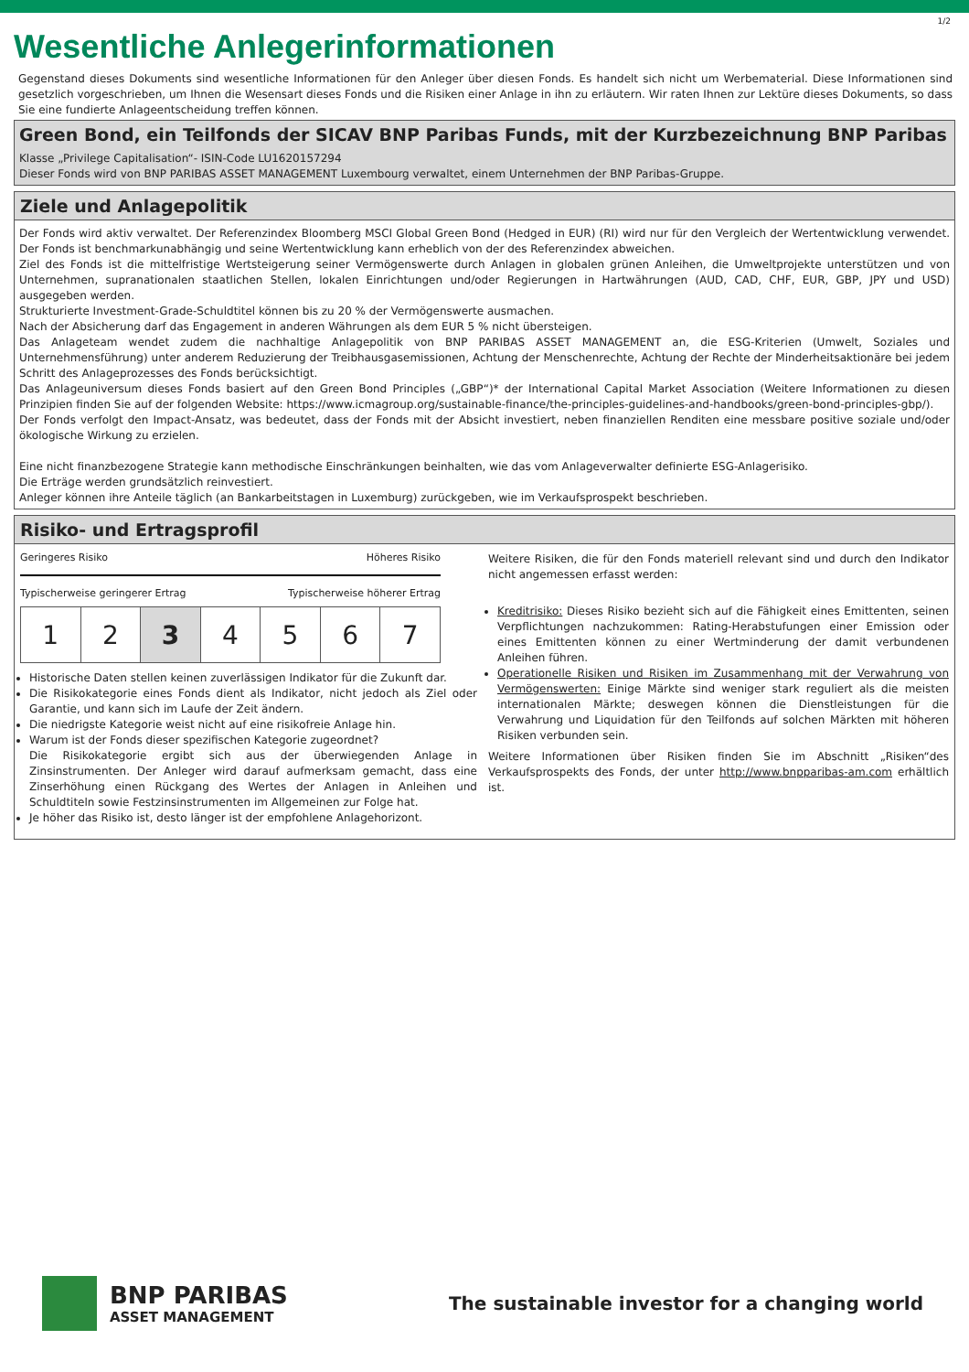1/2
Wesentliche Anlegerinformationen
Gegenstand dieses Dokuments sind wesentliche Informationen für den Anleger über diesen Fonds. Es handelt sich nicht um Werbematerial. Diese Informationen sind gesetzlich vorgeschrieben, um Ihnen die Wesensart dieses Fonds und die Risiken einer Anlage in ihn zu erläutern. Wir raten Ihnen zur Lektüre dieses Dokuments, so dass Sie eine fundierte Anlageentscheidung treffen können.
Green Bond, ein Teilfonds der SICAV BNP Paribas Funds, mit der Kurzbezeichnung BNP Paribas
Klasse „Privilege Capitalisation“- ISIN-Code LU1620157294
Dieser Fonds wird von BNP PARIBAS ASSET MANAGEMENT Luxembourg verwaltet, einem Unternehmen der BNP Paribas-Gruppe.
Ziele und Anlagepolitik
Der Fonds wird aktiv verwaltet. Der Referenzindex Bloomberg MSCI Global Green Bond (Hedged in EUR) (RI) wird nur für den Vergleich der Wertentwicklung verwendet. Der Fonds ist benchmarkunabhängig und seine Wertentwicklung kann erheblich von der des Referenzindex abweichen.
Ziel des Fonds ist die mittelfristige Wertsteigerung seiner Vermögenswerte durch Anlagen in globalen grünen Anleihen, die Umweltprojekte unterstützen und von Unternehmen, supranationalen staatlichen Stellen, lokalen Einrichtungen und/oder Regierungen in Hartwährungen (AUD, CAD, CHF, EUR, GBP, JPY und USD) ausgegeben werden.
Strukturierte Investment-Grade-Schuldtitel können bis zu 20 % der Vermögenswerte ausmachen.
Nach der Absicherung darf das Engagement in anderen Währungen als dem EUR 5 % nicht übersteigen.
Das Anlageteam wendet zudem die nachhaltige Anlagepolitik von BNP PARIBAS ASSET MANAGEMENT an, die ESG-Kriterien (Umwelt, Soziales und Unternehmensführung) unter anderem Reduzierung der Treibhausgasemissionen, Achtung der Menschenrechte, Achtung der Rechte der Minderheitsaktionäre bei jedem Schritt des Anlageprozesses des Fonds berücksichtigt.
Das Anlageuniversum dieses Fonds basiert auf den Green Bond Principles („GBP“)* der International Capital Market Association (Weitere Informationen zu diesen Prinzipien finden Sie auf der folgenden Website: https://www.icmagroup.org/sustainable-finance/the-principles-guidelines-and-handbooks/green-bond-principles-gbp/).
Der Fonds verfolgt den Impact-Ansatz, was bedeutet, dass der Fonds mit der Absicht investiert, neben finanziellen Renditen eine messbare positive soziale und/oder ökologische Wirkung zu erzielen.
Eine nicht finanzbezogene Strategie kann methodische Einschränkungen beinhalten, wie das vom Anlageverwalter definierte ESG-Anlagerisiko.
Die Erträge werden grundsätzlich reinvestiert.
Anleger können ihre Anteile täglich (an Bankarbeitstagen in Luxemburg) zurückgeben, wie im Verkaufsprospekt beschrieben.
Risiko- und Ertragsprofil
Geringeres Risiko Höheres Risiko
Typischerweise geringerer Ertrag Typischerweise höherer Ertrag
| 1 | 2 | 3 | 4 | 5 | 6 | 7 |
Historische Daten stellen keinen zuverlässigen Indikator für die Zukunft dar.
Die Risikokategorie eines Fonds dient als Indikator, nicht jedoch als Ziel oder Garantie, und kann sich im Laufe der Zeit ändern.
Die niedrigste Kategorie weist nicht auf eine risikofreie Anlage hin.
Warum ist der Fonds dieser spezifischen Kategorie zugeordnet?
Die Risikokategorie ergibt sich aus der überwiegenden Anlage in Zinsinstrumenten. Der Anleger wird darauf aufmerksam gemacht, dass eine Zinserhöhung einen Rückgang des Wertes der Anlagen in Anleihen und Schuldtiteln sowie Festzinsinstrumenten im Allgemeinen zur Folge hat.
Je höher das Risiko ist, desto länger ist der empfohlene Anlagehorizont.
Weitere Risiken, die für den Fonds materiell relevant sind und durch den Indikator nicht angemessen erfasst werden:
Kreditrisiko: Dieses Risiko bezieht sich auf die Fähigkeit eines Emittenten, seinen Verpflichtungen nachzukommen: Rating-Herabstufungen einer Emission oder eines Emittenten können zu einer Wertminderung der damit verbundenen Anleihen führen.
Operationelle Risiken und Risiken im Zusammenhang mit der Verwahrung von Vermögenswerten: Einige Märkte sind weniger stark reguliert als die meisten internationalen Märkte; deswegen können die Dienstleistungen für die Verwahrung und Liquidation für den Teilfonds auf solchen Märkten mit höheren Risiken verbunden sein.
Weitere Informationen über Risiken finden Sie im Abschnitt „Risiken“des Verkaufsprospekts des Fonds, der unter http://www.bnpparibas-am.com erhältlich ist.
BNP PARIBAS
ASSET MANAGEMENT
The sustainable investor for a changing world